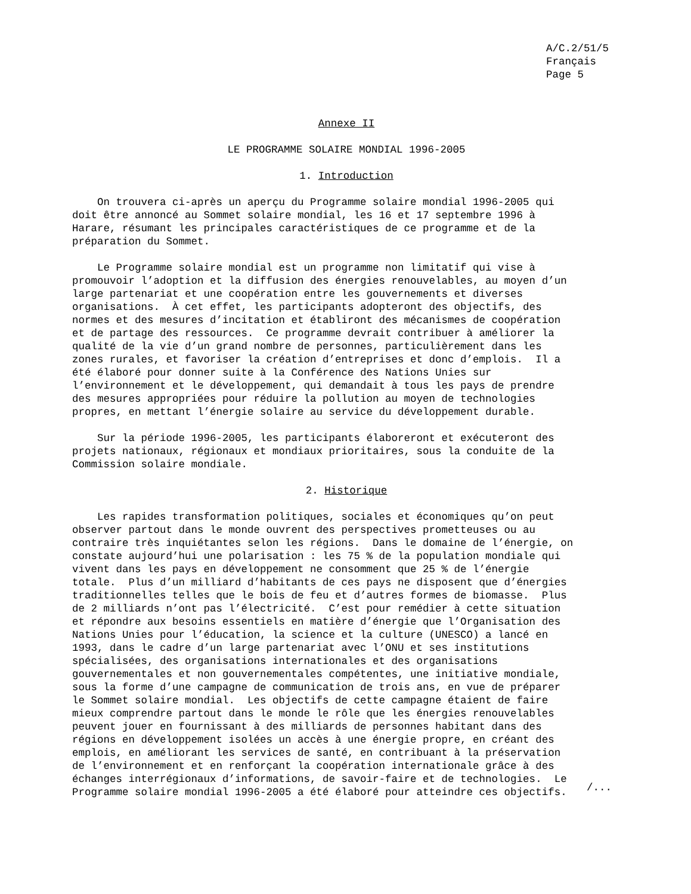A/C.2/51/5 Français Page 5
Annexe II
LE PROGRAMME SOLAIRE MONDIAL 1996-2005
1. Introduction
On trouvera ci-après un aperçu du Programme solaire mondial 1996-2005 qui doit être annoncé au Sommet solaire mondial, les 16 et 17 septembre 1996 à Harare, résumant les principales caractéristiques de ce programme et de la préparation du Sommet.
Le Programme solaire mondial est un programme non limitatif qui vise à promouvoir l’adoption et la diffusion des énergies renouvelables, au moyen d’un large partenariat et une coopération entre les gouvernements et diverses organisations. À cet effet, les participants adopteront des objectifs, des normes et des mesures d’incitation et établiront des mécanismes de coopération et de partage des ressources. Ce programme devrait contribuer à améliorer la qualité de la vie d’un grand nombre de personnes, particulièrement dans les zones rurales, et favoriser la création d’entreprises et donc d’emplois. Il a été élaboré pour donner suite à la Conférence des Nations Unies sur l’environnement et le développement, qui demandait à tous les pays de prendre des mesures appropriées pour réduire la pollution au moyen de technologies propres, en mettant l’énergie solaire au service du développement durable.
Sur la période 1996-2005, les participants élaboreront et exécuteront des projets nationaux, régionaux et mondiaux prioritaires, sous la conduite de la Commission solaire mondiale.
2. Historique
Les rapides transformation politiques, sociales et économiques qu’on peut observer partout dans le monde ouvrent des perspectives prometteuses ou au contraire très inquiétantes selon les régions. Dans le domaine de l’énergie, on constate aujourd’hui une polarisation : les 75 % de la population mondiale qui vivent dans les pays en développement ne consomment que 25 % de l’énergie totale. Plus d’un milliard d’habitants de ces pays ne disposent que d’énergies traditionnelles telles que le bois de feu et d’autres formes de biomasse. Plus de 2 milliards n’ont pas l’électricité. C’est pour remédier à cette situation et répondre aux besoins essentiels en matière d’énergie que l’Organisation des Nations Unies pour l’éducation, la science et la culture (UNESCO) a lancé en 1993, dans le cadre d’un large partenariat avec l’ONU et ses institutions spécialisées, des organisations internationales et des organisations gouvernementales et non gouvernementales compétentes, une initiative mondiale, sous la forme d’une campagne de communication de trois ans, en vue de préparer le Sommet solaire mondial. Les objectifs de cette campagne étaient de faire mieux comprendre partout dans le monde le rôle que les énergies renouvelables peuvent jouer en fournissant à des milliards de personnes habitant dans des régions en développement isolées un accès à une énergie propre, en créant des emplois, en améliorant les services de santé, en contribuant à la préservation de l’environnement et en renforçant la coopération internationale grâce à des échanges interrégionaux d’informations, de savoir-faire et de technologies. Le Programme solaire mondial 1996-2005 a été élaboré pour atteindre ces objectifs.
/...